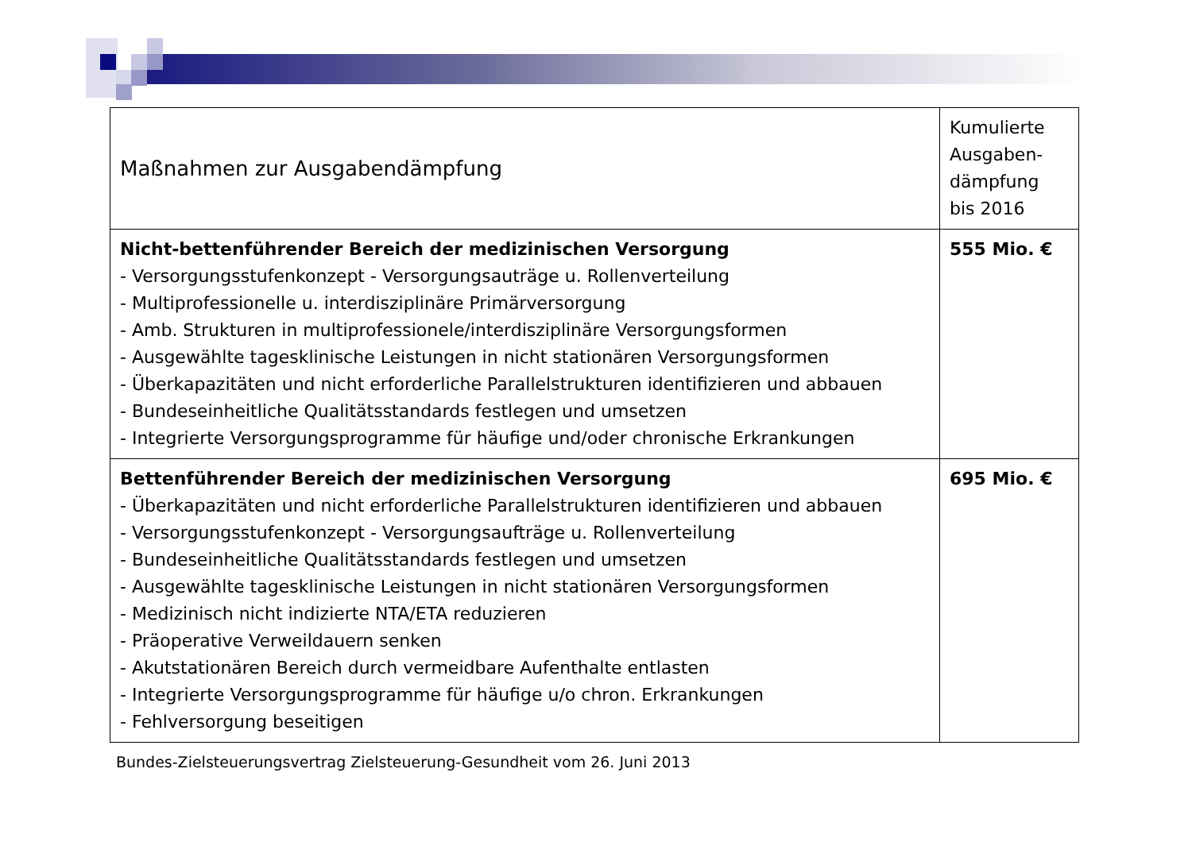| Maßnahmen zur Ausgabendämpfung | Kumulierte Ausgaben-dämpfung bis 2016 |
| --- | --- |
| Nicht-bettenführender Bereich der medizinischen Versorgung - Versorgungsstufenkonzept - Versorgungsauträge u. Rollenverteilung - Multiprofessionelle u. interdisziplinäre Primärversorgung - Amb. Strukturen in multiprofessionele/interdisziplinäre Versorgungsformen - Ausgewählte tagesklinische Leistungen in nicht stationären Versorgungsformen - Überkapazitäten und nicht erforderliche Parallelstrukturen identifizieren und abbauen - Bundeseinheitliche Qualitätsstandards festlegen und umsetzen - Integrierte Versorgungsprogramme für häufige und/oder chronische Erkrankungen | 555 Mio. € |
| Bettenführender Bereich der medizinischen Versorgung - Überkapazitäten und nicht erforderliche Parallelstrukturen identifizieren und abbauen - Versorgungsstufenkonzept - Versorgungsaufträge u. Rollenverteilung - Bundeseinheitliche Qualitätsstandards festlegen und umsetzen - Ausgewählte tagesklinische Leistungen in nicht stationären Versorgungsformen - Medizinisch nicht indizierte NTA/ETA reduzieren - Präoperative Verweildauern senken - Akutstationären Bereich durch vermeidbare Aufenthalte entlasten - Integrierte Versorgungsprogramme für häufige u/o chron. Erkrankungen - Fehlversorgung beseitigen | 695 Mio. € |
Bundes-Zielsteuerungsvertrag Zielsteuerung-Gesundheit vom 26. Juni 2013